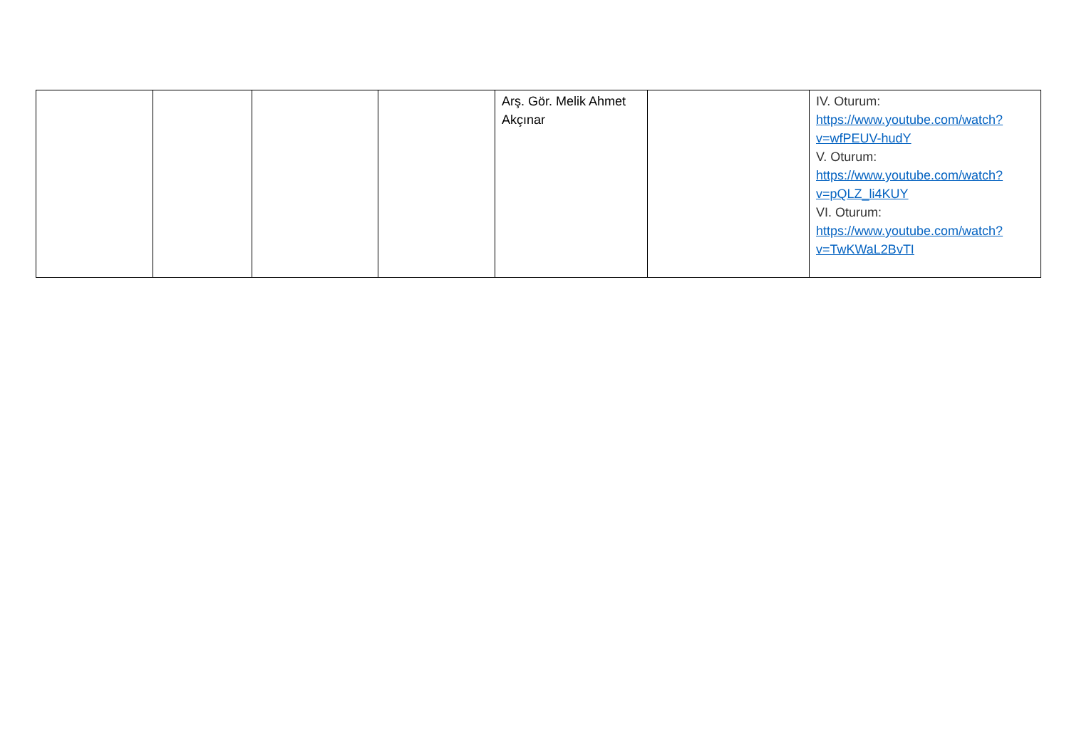| | | | | Arş. Gör. Melik Ahmet Akçınar | | IV. Oturum: https://www.youtube.com/watch? v=wfPEUV-hudY V. Oturum: https://www.youtube.com/watch? v=pQLZ_li4KUY VI. Oturum: https://www.youtube.com/watch? v=TwKWaL2BvTI |